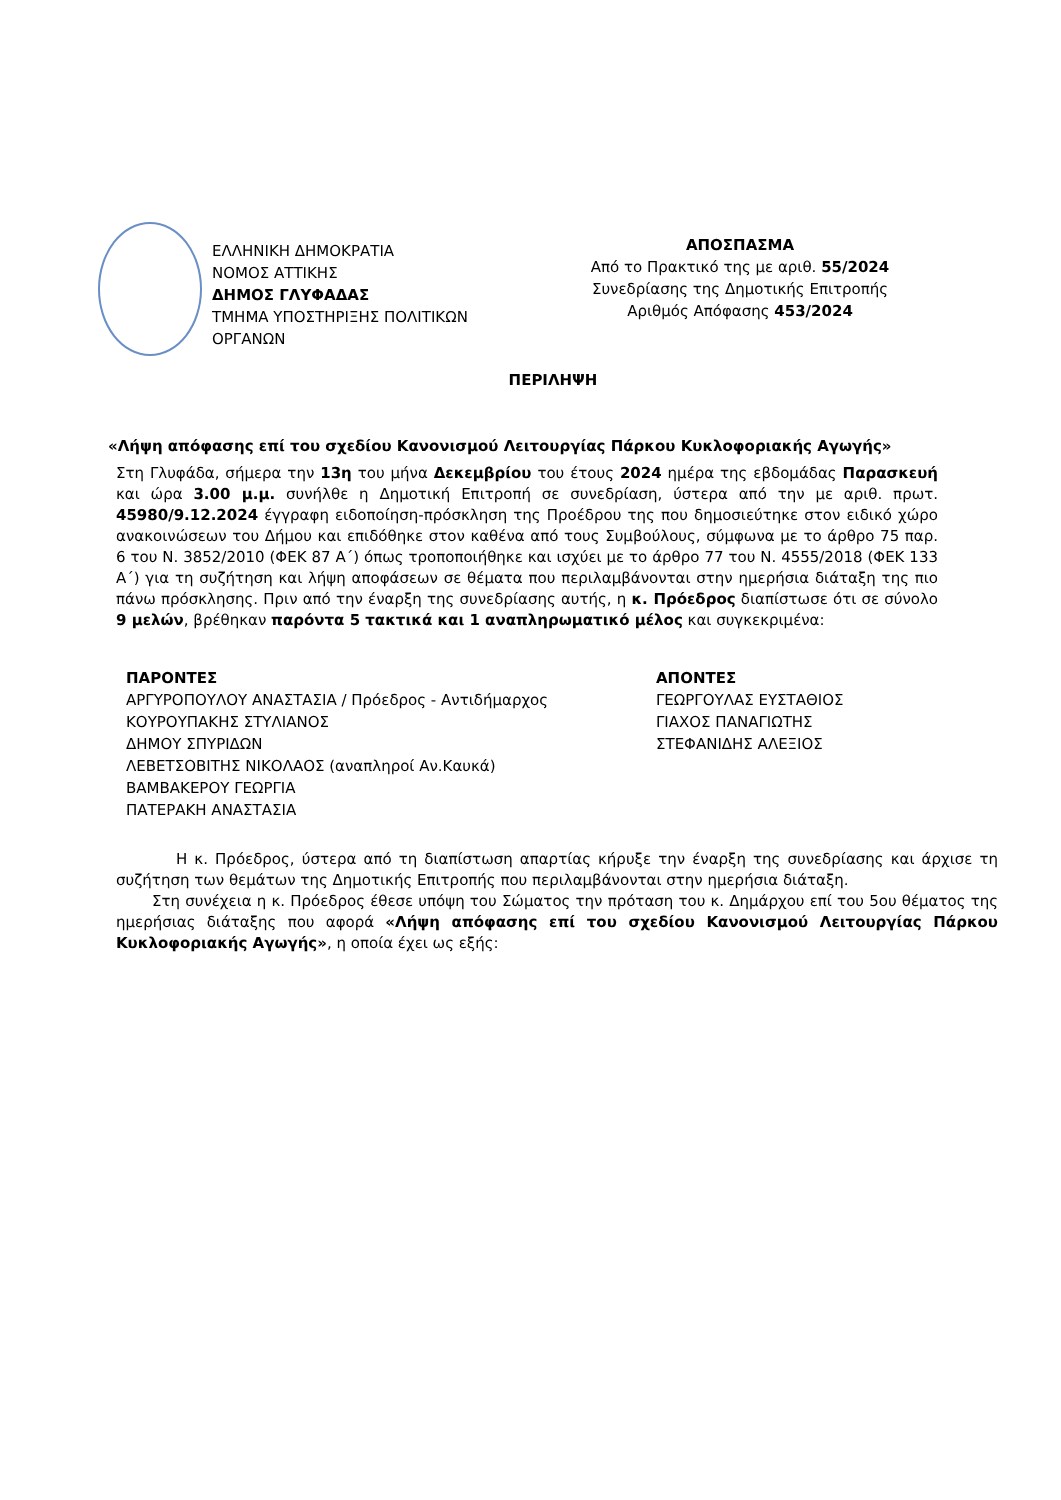ΕΛΛΗΝΙΚΗ ΔΗΜΟΚΡΑΤΙΑ
ΝΟΜΟΣ ΑΤΤΙΚΗΣ
ΔΗΜΟΣ ΓΛΥΦΑΔΑΣ
ΤΜΗΜΑ ΥΠΟΣΤΗΡΙΞΗΣ ΠΟΛΙΤΙΚΩΝ ΟΡΓΑΝΩΝ
ΑΠΟΣΠΑΣΜΑ
Από το Πρακτικό της με αριθ. 55/2024
Συνεδρίασης της Δημοτικής Επιτροπής
Αριθμός Απόφασης 453/2024
ΠΕΡΙΛΗΨΗ
«Λήψη απόφασης επί του σχεδίου Κανονισμού Λειτουργίας Πάρκου Κυκλοφοριακής Αγωγής»
Στη Γλυφάδα, σήμερα την 13η του μήνα Δεκεμβρίου του έτους 2024 ημέρα της εβδομάδας Παρασκευή και ώρα 3.00 μ.μ. συνήλθε η Δημοτική Επιτροπή σε συνεδρίαση, ύστερα από την με αριθ. πρωτ. 45980/9.12.2024 έγγραφη ειδοποίηση-πρόσκληση της Προέδρου της που δημοσιεύτηκε στον ειδικό χώρο ανακοινώσεων του Δήμου και επιδόθηκε στον καθένα από τους Συμβούλους, σύμφωνα με το άρθρο 75 παρ. 6 του Ν. 3852/2010 (ΦΕΚ 87 Α΄) όπως τροποποιήθηκε και ισχύει με το άρθρο 77 του Ν. 4555/2018 (ΦΕΚ 133 Α΄) για τη συζήτηση και λήψη αποφάσεων σε θέματα που περιλαμβάνονται στην ημερήσια διάταξη της πιο πάνω πρόσκλησης. Πριν από την έναρξη της συνεδρίασης αυτής, η κ. Πρόεδρος διαπίστωσε ότι σε σύνολο 9 μελών, βρέθηκαν παρόντα 5 τακτικά και 1 αναπληρωματικό μέλος και συγκεκριμένα:
ΠΑΡΟΝΤΕΣ
ΑΡΓΥΡΟΠΟΥΛΟΥ ΑΝΑΣΤΑΣΙΑ / Πρόεδρος - Αντιδήμαρχος
ΚΟΥΡΟΥΠΑΚΗΣ ΣΤΥΛΙΑΝΟΣ
ΔΗΜΟΥ ΣΠΥΡΙΔΩΝ
ΛΕΒΕΤΣΟΒΙΤΗΣ ΝΙΚΟΛΑΟΣ (αναπληροί Αν.Καυκά)
ΒΑΜΒΑΚΕΡΟΥ ΓΕΩΡΓΙΑ
ΠΑΤΕΡΑΚΗ ΑΝΑΣΤΑΣΙΑ
ΑΠΟΝΤΕΣ
ΓΕΩΡΓΟΥΛΑΣ ΕΥΣΤΑΘΙΟΣ
ΓΙΑΧΟΣ ΠΑΝΑΓΙΩΤΗΣ
ΣΤΕΦΑΝΙΔΗΣ ΑΛΕΞΙΟΣ
Η κ. Πρόεδρος, ύστερα από τη διαπίστωση απαρτίας κήρυξε την έναρξη της συνεδρίασης και άρχισε τη συζήτηση των θεμάτων της Δημοτικής Επιτροπής που περιλαμβάνονται στην ημερήσια διάταξη.
Στη συνέχεια η κ. Πρόεδρος έθεσε υπόψη του Σώματος την πρόταση του κ. Δημάρχου επί του 5ου θέματος της ημερήσιας διάταξης που αφορά «Λήψη απόφασης επί του σχεδίου Κανονισμού Λειτουργίας Πάρκου Κυκλοφοριακής Αγωγής», η οποία έχει ως εξής: